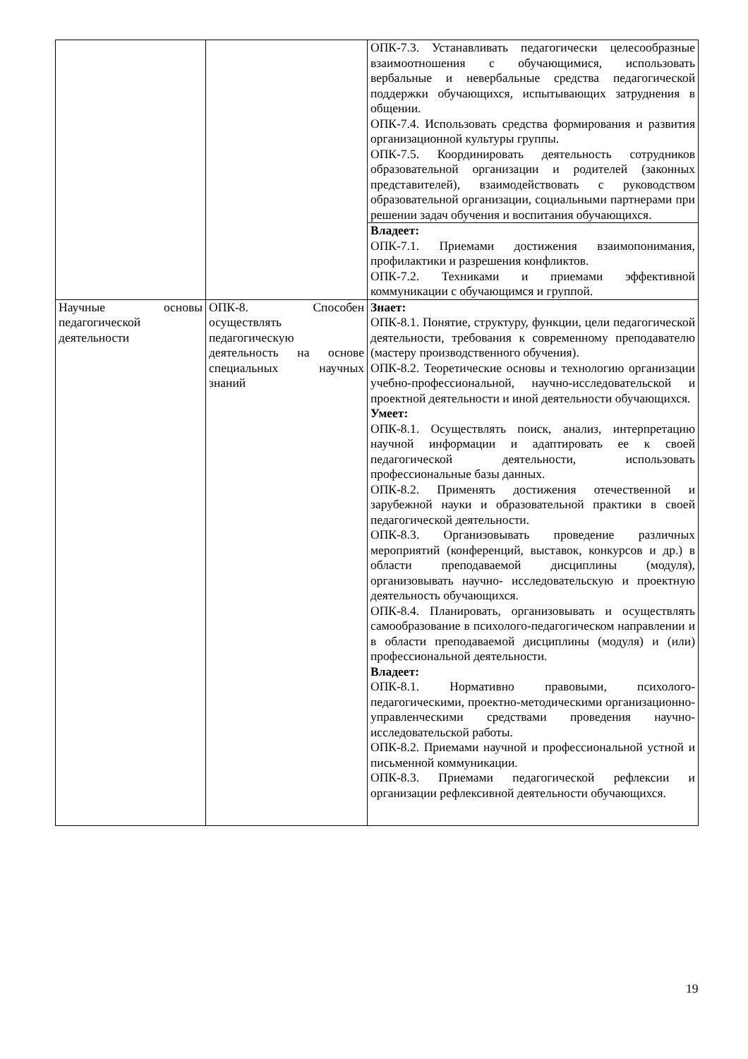| | | ОПК-7.3. Устанавливать педагогически целесообразные взаимоотношения с обучающимися, использовать вербальные и невербальные средства педагогической поддержки обучающихся, испытывающих затруднения в общении. ОПК-7.4. Использовать средства формирования и развития организационной культуры группы. ОПК-7.5. Координировать деятельность сотрудников образовательной организации и родителей (законных представителей), взаимодействовать с руководством образовательной организации, социальными партнерами при решении задач обучения и воспитания обучающихся. |
| | | Владеет: ОПК-7.1. Приемами достижения взаимопонимания, профилактики и разрешения конфликтов. ОПК-7.2. Техниками и приемами эффективной коммуникации с обучающимся и группой. |
| Научные основы педагогической деятельности | ОПК-8. Способен осуществлять педагогическую деятельность на основе специальных научных знаний | Знает: ОПК-8.1. Понятие, структуру, функции, цели педагогической деятельности, требования к современному преподавателю (мастеру производственного обучения). ОПК-8.2. Теоретические основы и технологию организации учебно-профессиональной, научно-исследовательской и проектной деятельности и иной деятельности обучающихся. Умеет: ОПК-8.1. Осуществлять поиск, анализ, интерпретацию научной информации и адаптировать ее к своей педагогической деятельности, использовать профессиональные базы данных. ОПК-8.2. Применять достижения отечественной и зарубежной науки и образовательной практики в своей педагогической деятельности. ОПК-8.3. Организовывать проведение различных мероприятий (конференций, выставок, конкурсов и др.) в области преподаваемой дисциплины (модуля), организовывать научно- исследовательскую и проектную деятельность обучающихся. ОПК-8.4. Планировать, организовывать и осуществлять самообразование в психолого-педагогическом направлении и в области преподаваемой дисциплины (модуля) и (или) профессиональной деятельности. Владеет: ОПК-8.1. Нормативно правовыми, психолого-педагогическими, проектно-методическими организационно-управленческими средствами проведения научно-исследовательской работы. ОПК-8.2. Приемами научной и профессиональной устной и письменной коммуникации. ОПК-8.3. Приемами педагогической рефлексии и организации рефлексивной деятельности обучающихся. |
19